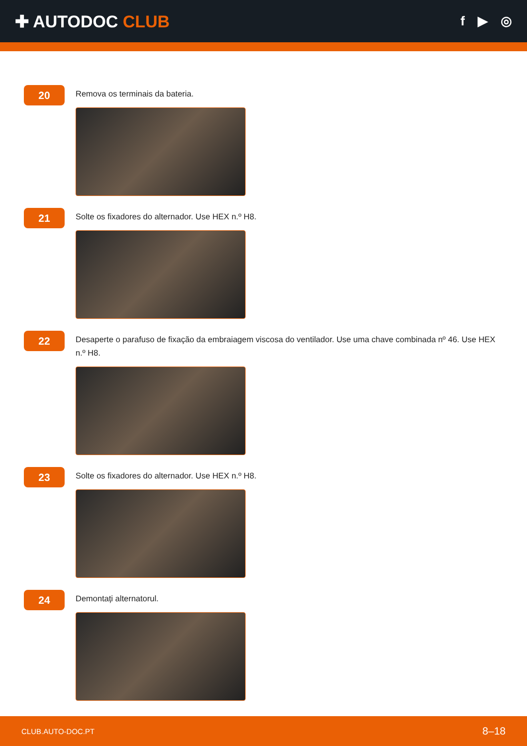✚ AUTODOC CLUB
f ▶ ◎
20
Remova os terminais da bateria.
21
Solte os fixadores do alternador. Use HEX n.º H8.
22
Desaperte o parafuso de fixação da embraiagem viscosa do ventilador. Use uma chave combinada nº 46. Use HEX n.º H8.
23
Solte os fixadores do alternador. Use HEX n.º H8.
24
Demontați alternatorul.
CLUB.AUTO-DOC.PT 8–18